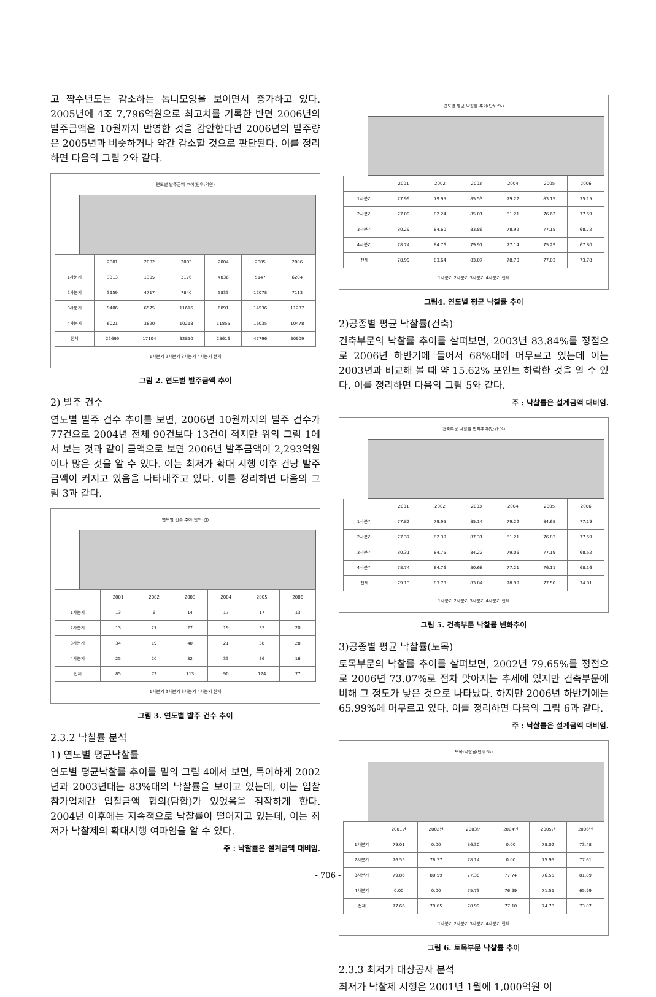고 짝수년도는 감소하는 톱니모양을 보이면서 증가하고 있다. 2005년에 4조 7,796억원으로 최고치를 기록한 반면 2006년의 발주금액은 10월까지 반영한 것을 감안한다면 2006년의 발주량은 2005년과 비슷하거나 약간 감소할 것으로 판단된다. 이를 정리하면 다음의 그림 2와 같다.
연도별 발주금액 추이(단위:억원)
| | 2001 | 2002 | 2003 | 2004 | 2005 | 2006 |
| --- | --- | --- | --- | --- | --- | --- |
| 1사분기 | 3313 | 1305 | 3176 | 4836 | 5147 | 6204 |
| 2사분기 | 3959 | 4717 | 7840 | 5833 | 12078 | 7113 |
| 3사분기 | 9406 | 6575 | 11616 | 6091 | 14536 | 11237 |
| 4사분기 | 6021 | 3820 | 10218 | 11855 | 16035 | 10478 |
| 전체 | 22699 | 17104 | 32850 | 28616 | 47796 | 30909 |
1사분기 2사분기 3사분기 4사분기 전체
그림 2. 연도별 발주금액 추이
2) 발주 건수
연도별 발주 건수 추이를 보면, 2006년 10월까지의 발주 건수가 77건으로 2004년 전체 90건보다 13건이 적지만 위의 그림 1에서 보는 것과 같이 금액으로 보면 2006년 발주금액이 2,293억원이나 많은 것을 알 수 있다. 이는 최저가 확대 시행 이후 건당 발주금액이 커지고 있음을 나타내주고 있다. 이를 정리하면 다음의 그림 3과 같다.
연도별 건수 추이(단위:건)
| | 2001 | 2002 | 2003 | 2004 | 2005 | 2006 |
| --- | --- | --- | --- | --- | --- | --- |
| 1사분기 | 13 | 6 | 14 | 17 | 17 | 13 |
| 2사분기 | 13 | 27 | 27 | 19 | 33 | 20 |
| 3사분기 | 34 | 19 | 40 | 21 | 38 | 28 |
| 4사분기 | 25 | 20 | 32 | 33 | 36 | 16 |
| 전체 | 85 | 72 | 113 | 90 | 124 | 77 |
1사분기 2사분기 3사분기 4사분기 전체
그림 3. 연도별 발주 건수 추이
2.3.2 낙찰률 분석
1) 연도별 평균낙찰률
연도별 평균낙찰률 추이를 밑의 그림 4에서 보면, 특이하게 2002년과 2003년대는 83%대의 낙찰률을 보이고 있는데, 이는 입찰참가업체간 입찰금액 협의(담합)가 있었음을 짐작하게 한다. 2004년 이후에는 지속적으로 낙찰률이 떨어지고 있는데, 이는 최저가 낙찰제의 확대시행 여파임을 알 수 있다.
주 : 낙찰률은 설계금액 대비임.
연도별 평균 낙찰률 추이(단위:%)
| | 2001 | 2002 | 2003 | 2004 | 2005 | 2006 |
| --- | --- | --- | --- | --- | --- | --- |
| 1사분기 | 77.99 | 79.95 | 85.53 | 79.22 | 83.15 | 75.15 |
| 2사분기 | 77.09 | 82.24 | 85.01 | 81.21 | 76.62 | 77.59 |
| 3사분기 | 80.29 | 84.60 | 83.86 | 78.92 | 77.15 | 68.72 |
| 4사분기 | 78.74 | 84.76 | 79.91 | 77.14 | 75.29 | 67.80 |
| 전체 | 78.99 | 83.64 | 83.07 | 78.70 | 77.03 | 73.78 |
1사분기 2사분기 3사분기 4사분기 전체
그림4. 연도별 평균 낙찰률 추이
2)공종별 평균 낙찰률(건축)
건축부문의 낙찰률 추이를 살펴보면, 2003년 83.84%를 정점으로 2006년 하반기에 들어서 68%대에 머무르고 있는데 이는 2003년과 비교해 볼 때 약 15.62% 포인트 하락한 것을 알 수 있다. 이를 정리하면 다음의 그림 5와 같다.
주 : 낙찰률은 설계금액 대비임.
건축부문 낙찰률 변화추이(단위:%)
| | 2001 | 2002 | 2003 | 2004 | 2005 | 2006 |
| --- | --- | --- | --- | --- | --- | --- |
| 1사분기 | 77.82 | 79.95 | 85.14 | 79.22 | 84.68 | 77.19 |
| 2사분기 | 77.37 | 82.39 | 87.31 | 81.21 | 76.83 | 77.59 |
| 3사분기 | 80.31 | 84.75 | 84.22 | 79.06 | 77.19 | 68.52 |
| 4사분기 | 78.74 | 84.76 | 80.68 | 77.21 | 76.11 | 68.16 |
| 전체 | 79.13 | 83.73 | 83.84 | 78.99 | 77.50 | 74.01 |
1사분기 2사분기 3사분기 4사분기 전체
그림 5. 건축부문 낙찰률 변화추이
3)공종별 평균 낙찰률(토목)
토목부문의 낙찰률 추이를 살펴보면, 2002년 79.65%를 정점으로 2006년 73.07%로 점차 맞아지는 추세에 있지만 건축부문에 비해 그 정도가 낮은 것으로 나타났다. 하지만 2006년 하반기에는 65.99%에 머무르고 있다. 이를 정리하면 다음의 그림 6과 같다.
주 : 낙찰률은 설계금액 대비임.
토목-낙찰율(단위:%)
| | 2001년 | 2002년 | 2003년 | 2004년 | 2005년 | 2006년 |
| --- | --- | --- | --- | --- | --- | --- |
| 1사분기 | 79.01 | 0.00 | 86.30 | 0.00 | 78.02 | 73.48 |
| 2사분기 | 76.55 | 78.37 | 78.14 | 0.00 | 75.95 | 77.61 |
| 3사분기 | 79.86 | 80.59 | 77.38 | 77.74 | 76.55 | 81.89 |
| 4사분기 | 0.00 | 0.00 | 75.73 | 76.99 | 71.51 | 65.99 |
| 전체 | 77.66 | 79.65 | 78.99 | 77.10 | 74.73 | 73.07 |
1사분기 2사분기 3사분기 4사분기 전체
그림 6. 토목부문 낙찰률 추이
2.3.3 최저가 대상공사 분석
최저가 낙찰제 시행은 2001년 1월에 1,000억원 이
- 706 -